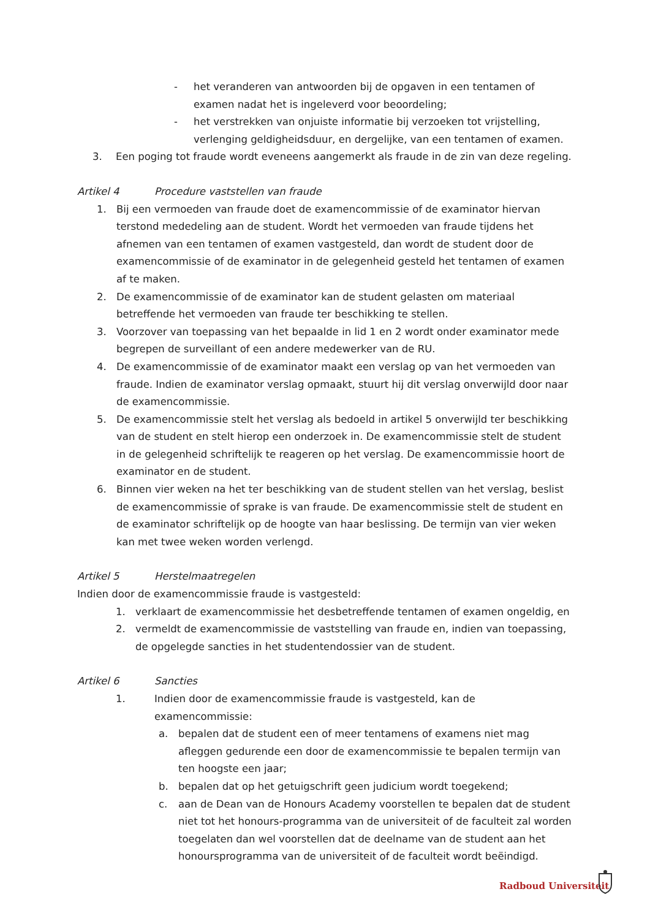- het veranderen van antwoorden bij de opgaven in een tentamen of examen nadat het is ingeleverd voor beoordeling;
- het verstrekken van onjuiste informatie bij verzoeken tot vrijstelling, verlenging geldigheidsduur, en dergelijke, van een tentamen of examen.
3. Een poging tot fraude wordt eveneens aangemerkt als fraude in de zin van deze regeling.
Artikel 4 Procedure vaststellen van fraude
1. Bij een vermoeden van fraude doet de examencommissie of de examinator hiervan terstond mededeling aan de student. Wordt het vermoeden van fraude tijdens het afnemen van een tentamen of examen vastgesteld, dan wordt de student door de examencommissie of de examinator in de gelegenheid gesteld het tentamen of examen af te maken.
2. De examencommissie of de examinator kan de student gelasten om materiaal betreffende het vermoeden van fraude ter beschikking te stellen.
3. Voorzover van toepassing van het bepaalde in lid 1 en 2 wordt onder examinator mede begrepen de surveillant of een andere medewerker van de RU.
4. De examencommissie of de examinator maakt een verslag op van het vermoeden van fraude. Indien de examinator verslag opmaakt, stuurt hij dit verslag onverwijld door naar de examencommissie.
5. De examencommissie stelt het verslag als bedoeld in artikel 5 onverwijld ter beschikking van de student en stelt hierop een onderzoek in. De examencommissie stelt de student in de gelegenheid schriftelijk te reageren op het verslag. De examencommissie hoort de examinator en de student.
6. Binnen vier weken na het ter beschikking van de student stellen van het verslag, beslist de examencommissie of sprake is van fraude. De examencommissie stelt de student en de examinator schriftelijk op de hoogte van haar beslissing. De termijn van vier weken kan met twee weken worden verlengd.
Artikel 5 Herstelmaatregelen
Indien door de examencommissie fraude is vastgesteld:
1. verklaart de examencommissie het desbetreffende tentamen of examen ongeldig, en
2. vermeldt de examencommissie de vaststelling van fraude en, indien van toepassing, de opgelegde sancties in het studentendossier van de student.
Artikel 6 Sancties
1. Indien door de examencommissie fraude is vastgesteld, kan de examencommissie:
a. bepalen dat de student een of meer tentamens of examens niet mag afleggen gedurende een door de examencommissie te bepalen termijn van ten hoogste een jaar;
b. bepalen dat op het getuigschrift geen judicium wordt toegekend;
c. aan de Dean van de Honours Academy voorstellen te bepalen dat de student niet tot het honours-programma van de universiteit of de faculteit zal worden toegelaten dan wel voorstellen dat de deelname van de student aan het honoursprogramma van de universiteit of de faculteit wordt beëindigd.
Radboud Universiteit